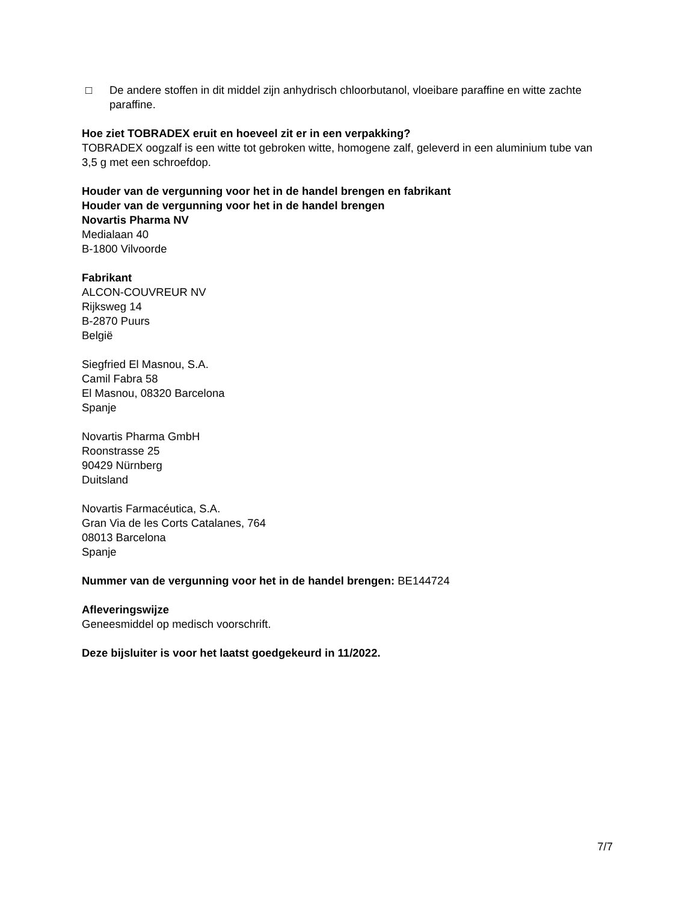□ De andere stoffen in dit middel zijn anhydrisch chloorbutanol, vloeibare paraffine en witte zachte paraffine.
Hoe ziet TOBRADEX eruit en hoeveel zit er in een verpakking?
TOBRADEX oogzalf is een witte tot gebroken witte, homogene zalf, geleverd in een aluminium tube van 3,5 g met een schroefdop.
Houder van de vergunning voor het in de handel brengen en fabrikant
Houder van de vergunning voor het in de handel brengen
Novartis Pharma NV
Medialaan 40
B-1800 Vilvoorde
Fabrikant
ALCON-COUVREUR NV
Rijksweg 14
B-2870 Puurs
België
Siegfried El Masnou, S.A.
Camil Fabra 58
El Masnou, 08320 Barcelona
Spanje
Novartis Pharma GmbH
Roonstrasse 25
90429 Nürnberg
Duitsland
Novartis Farmacéutica, S.A.
Gran Via de les Corts Catalanes, 764
08013 Barcelona
Spanje
Nummer van de vergunning voor het in de handel brengen: BE144724
Afleveringswijze
Geneesmiddel op medisch voorschrift.
Deze bijsluiter is voor het laatst goedgekeurd in 11/2022.
7/7